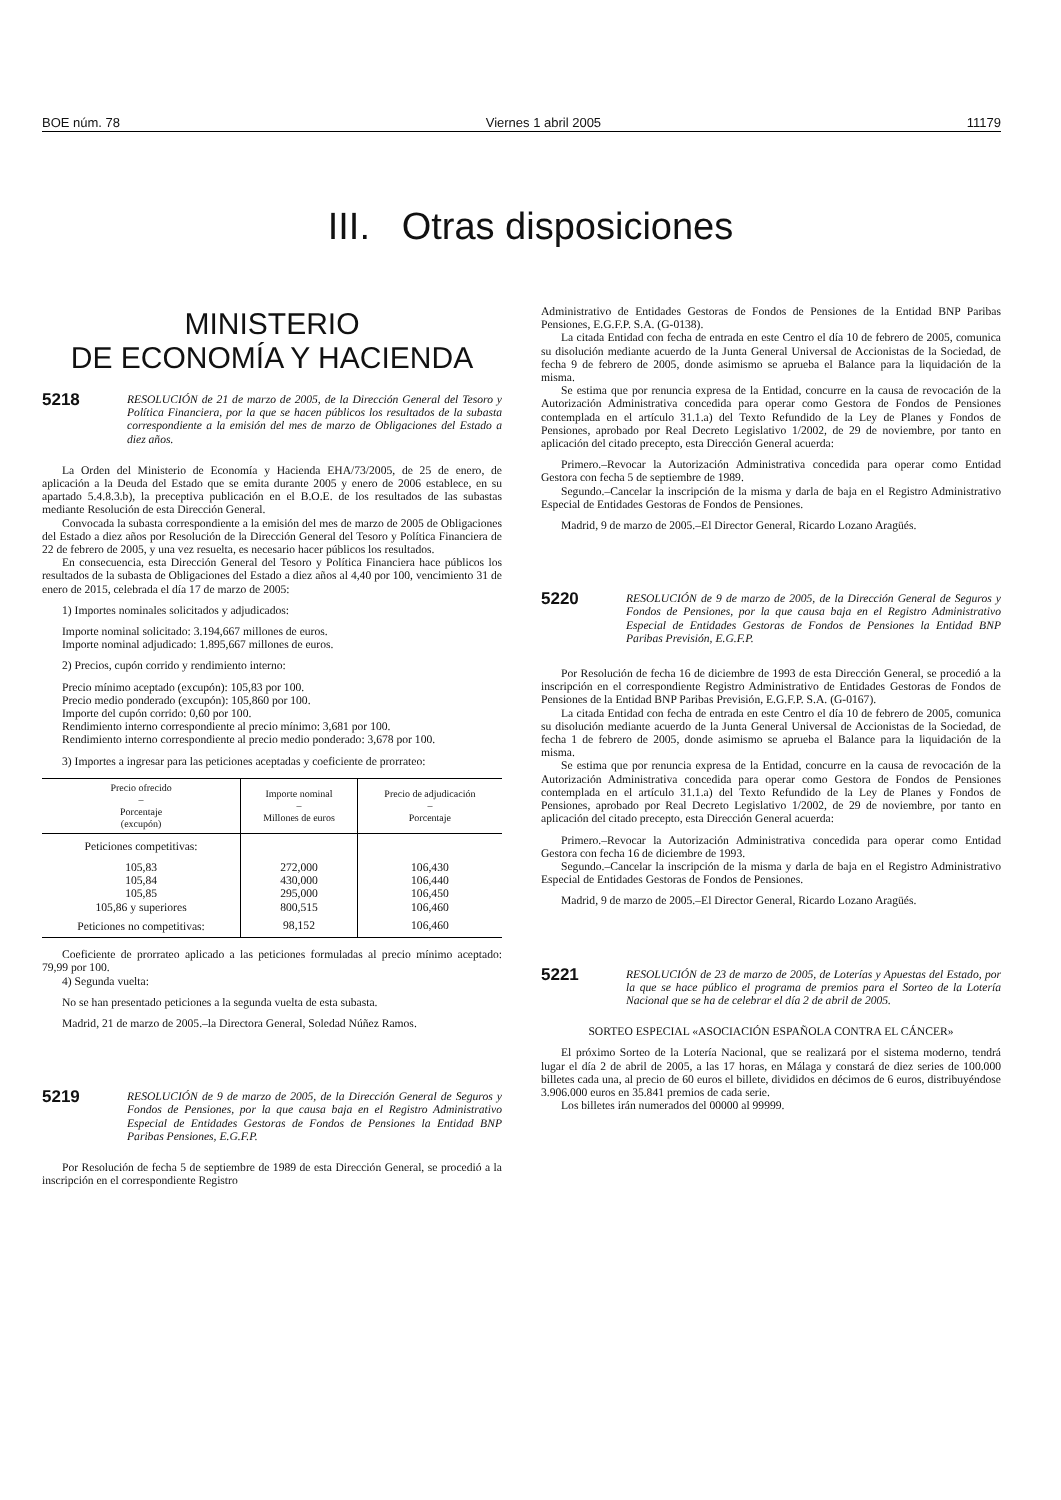BOE núm. 78 Viernes 1 abril 2005 11179
III. Otras disposiciones
MINISTERIO
DE ECONOMÍA Y HACIENDA
5218
RESOLUCIÓN de 21 de marzo de 2005, de la Dirección General del Tesoro y Política Financiera, por la que se hacen públicos los resultados de la subasta correspondiente a la emisión del mes de marzo de Obligaciones del Estado a diez años.
La Orden del Ministerio de Economía y Hacienda EHA/73/2005, de 25 de enero, de aplicación a la Deuda del Estado que se emita durante 2005 y enero de 2006 establece, en su apartado 5.4.8.3.b), la preceptiva publicación en el B.O.E. de los resultados de las subastas mediante Resolución de esta Dirección General.
Convocada la subasta correspondiente a la emisión del mes de marzo de 2005 de Obligaciones del Estado a diez años por Resolución de la Dirección General del Tesoro y Política Financiera de 22 de febrero de 2005, y una vez resuelta, es necesario hacer públicos los resultados.
En consecuencia, esta Dirección General del Tesoro y Política Financiera hace públicos los resultados de la subasta de Obligaciones del Estado a diez años al 4,40 por 100, vencimiento 31 de enero de 2015, celebrada el día 17 de marzo de 2005:
1) Importes nominales solicitados y adjudicados:
Importe nominal solicitado: 3.194,667 millones de euros.
Importe nominal adjudicado: 1.895,667 millones de euros.
2) Precios, cupón corrido y rendimiento interno:
Precio mínimo aceptado (excupón): 105,83 por 100.
Precio medio ponderado (excupón): 105,860 por 100.
Importe del cupón corrido: 0,60 por 100.
Rendimiento interno correspondiente al precio mínimo: 3,681 por 100.
Rendimiento interno correspondiente al precio medio ponderado: 3,678 por 100.
3) Importes a ingresar para las peticiones aceptadas y coeficiente de prorrateo:
| Precio ofrecido – Porcentaje (excupón) | Importe nominal – Millones de euros | Precio de adjudicación – Porcentaje |
| --- | --- | --- |
| Peticiones competitivas: | | |
| 105,83 | 272,000 | 106,430 |
| 105,84 | 430,000 | 106,440 |
| 105,85 | 295,000 | 106,450 |
| 105,86 y superiores | 800,515 | 106,460 |
| Peticiones no competitivas: | 98,152 | 106,460 |
Coeficiente de prorrateo aplicado a las peticiones formuladas al precio mínimo aceptado: 79,99 por 100.
4) Segunda vuelta:
No se han presentado peticiones a la segunda vuelta de esta subasta.
Madrid, 21 de marzo de 2005.–la Directora General, Soledad Núñez Ramos.
5219
RESOLUCIÓN de 9 de marzo de 2005, de la Dirección General de Seguros y Fondos de Pensiones, por la que causa baja en el Registro Administrativo Especial de Entidades Gestoras de Fondos de Pensiones la Entidad BNP Paribas Pensiones, E.G.F.P.
Por Resolución de fecha 5 de septiembre de 1989 de esta Dirección General, se procedió a la inscripción en el correspondiente Registro
Administrativo de Entidades Gestoras de Fondos de Pensiones de la Entidad BNP Paribas Pensiones, E.G.F.P. S.A. (G-0138).
La citada Entidad con fecha de entrada en este Centro el día 10 de febrero de 2005, comunica su disolución mediante acuerdo de la Junta General Universal de Accionistas de la Sociedad, de fecha 9 de febrero de 2005, donde asimismo se aprueba el Balance para la liquidación de la misma.
Se estima que por renuncia expresa de la Entidad, concurre en la causa de revocación de la Autorización Administrativa concedida para operar como Gestora de Fondos de Pensiones contemplada en el artículo 31.1.a) del Texto Refundido de la Ley de Planes y Fondos de Pensiones, aprobado por Real Decreto Legislativo 1/2002, de 29 de noviembre, por tanto en aplicación del citado precepto, esta Dirección General acuerda:
Primero.–Revocar la Autorización Administrativa concedida para operar como Entidad Gestora con fecha 5 de septiembre de 1989.
Segundo.–Cancelar la inscripción de la misma y darla de baja en el Registro Administrativo Especial de Entidades Gestoras de Fondos de Pensiones.
Madrid, 9 de marzo de 2005.–El Director General, Ricardo Lozano Aragüés.
5220
RESOLUCIÓN de 9 de marzo de 2005, de la Dirección General de Seguros y Fondos de Pensiones, por la que causa baja en el Registro Administrativo Especial de Entidades Gestoras de Fondos de Pensiones la Entidad BNP Paribas Previsión, E.G.F.P.
Por Resolución de fecha 16 de diciembre de 1993 de esta Dirección General, se procedió a la inscripción en el correspondiente Registro Administrativo de Entidades Gestoras de Fondos de Pensiones de la Entidad BNP Paribas Previsión, E.G.F.P. S.A. (G-0167).
La citada Entidad con fecha de entrada en este Centro el día 10 de febrero de 2005, comunica su disolución mediante acuerdo de la Junta General Universal de Accionistas de la Sociedad, de fecha 1 de febrero de 2005, donde asimismo se aprueba el Balance para la liquidación de la misma.
Se estima que por renuncia expresa de la Entidad, concurre en la causa de revocación de la Autorización Administrativa concedida para operar como Gestora de Fondos de Pensiones contemplada en el artículo 31.1.a) del Texto Refundido de la Ley de Planes y Fondos de Pensiones, aprobado por Real Decreto Legislativo 1/2002, de 29 de noviembre, por tanto en aplicación del citado precepto, esta Dirección General acuerda:
Primero.–Revocar la Autorización Administrativa concedida para operar como Entidad Gestora con fecha 16 de diciembre de 1993.
Segundo.–Cancelar la inscripción de la misma y darla de baja en el Registro Administrativo Especial de Entidades Gestoras de Fondos de Pensiones.
Madrid, 9 de marzo de 2005.–El Director General, Ricardo Lozano Aragüés.
5221
RESOLUCIÓN de 23 de marzo de 2005, de Loterías y Apuestas del Estado, por la que se hace público el programa de premios para el Sorteo de la Lotería Nacional que se ha de celebrar el día 2 de abril de 2005.
SORTEO ESPECIAL «ASOCIACIÓN ESPAÑOLA CONTRA EL CÁNCER»
El próximo Sorteo de la Lotería Nacional, que se realizará por el sistema moderno, tendrá lugar el día 2 de abril de 2005, a las 17 horas, en Málaga y constará de diez series de 100.000 billetes cada una, al precio de 60 euros el billete, divididos en décimos de 6 euros, distribuyéndose 3.906.000 euros en 35.841 premios de cada serie.
Los billetes irán numerados del 00000 al 99999.